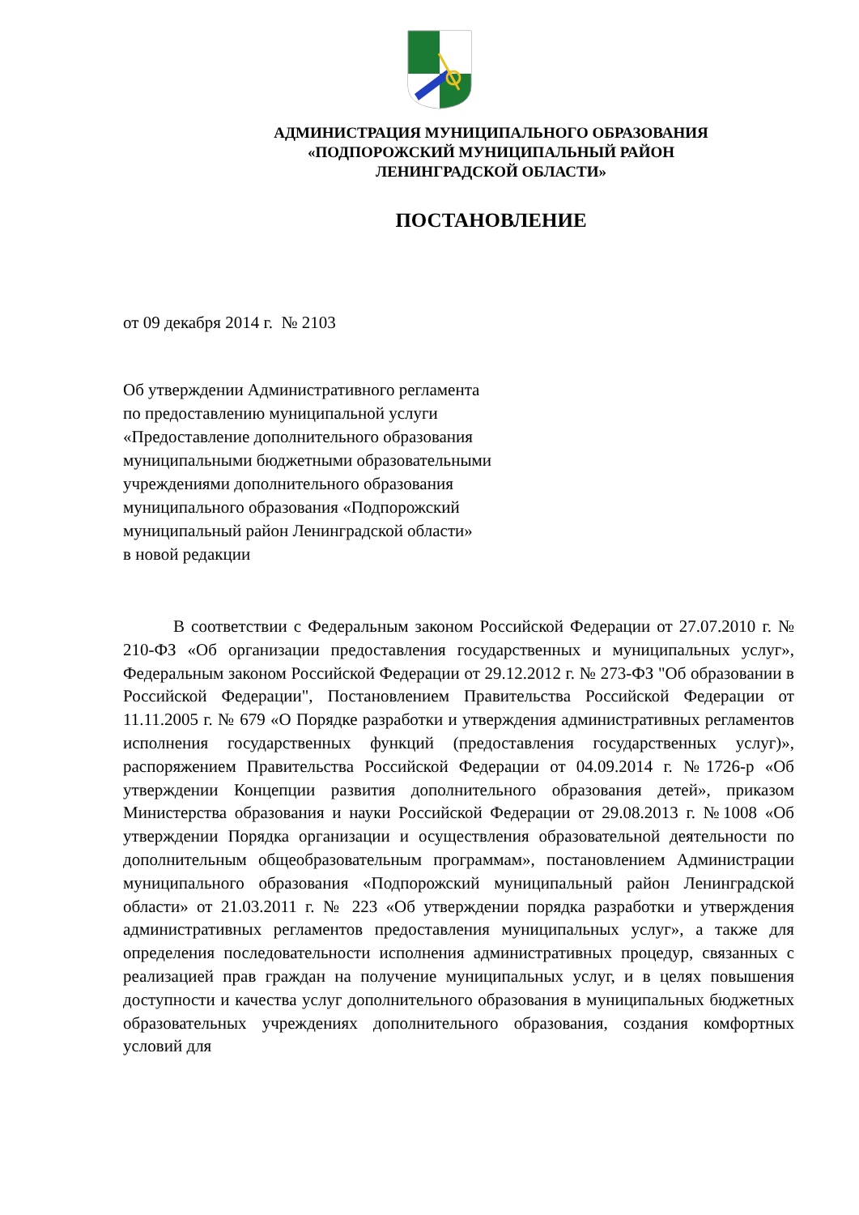АДМИНИСТРАЦИЯ МУНИЦИПАЛЬНОГО ОБРАЗОВАНИЯ
«ПОДПОРОЖСКИЙ МУНИЦИПАЛЬНЫЙ РАЙОН
ЛЕНИНГРАДСКОЙ ОБЛАСТИ»
ПОСТАНОВЛЕНИЕ
от 09 декабря 2014 г. № 2103
Об утверждении Административного регламента
по предоставлению муниципальной услуги
«Предоставление дополнительного образования
муниципальными бюджетными образовательными
учреждениями дополнительного образования
муниципального образования «Подпорожский
муниципальный район Ленинградской области»
в новой редакции
В соответствии с Федеральным законом Российской Федерации от 27.07.2010 г. № 210-ФЗ «Об организации предоставления государственных и муниципальных услуг», Федеральным законом Российской Федерации от 29.12.2012 г. № 273-ФЗ "Об образовании в Российской Федерации", Постановлением Правительства Российской Федерации от 11.11.2005 г. № 679 «О Порядке разработки и утверждения административных регламентов исполнения государственных функций (предоставления государственных услуг)», распоряжением Правительства Российской Федерации от 04.09.2014 г. №1726-р «Об утверждении Концепции развития дополнительного образования детей», приказом Министерства образования и науки Российской Федерации от 29.08.2013 г. №1008 «Об утверждении Порядка организации и осуществления образовательной деятельности по дополнительным общеобразовательным программам», постановлением Администрации муниципального образования «Подпорожский муниципальный район Ленинградской области» от 21.03.2011 г. № 223 «Об утверждении порядка разработки и утверждения административных регламентов предоставления муниципальных услуг», а также для определения последовательности исполнения административных процедур, связанных с реализацией прав граждан на получение муниципальных услуг, и в целях повышения доступности и качества услуг дополнительного образования в муниципальных бюджетных образовательных учреждениях дополнительного образования, создания комфортных условий для